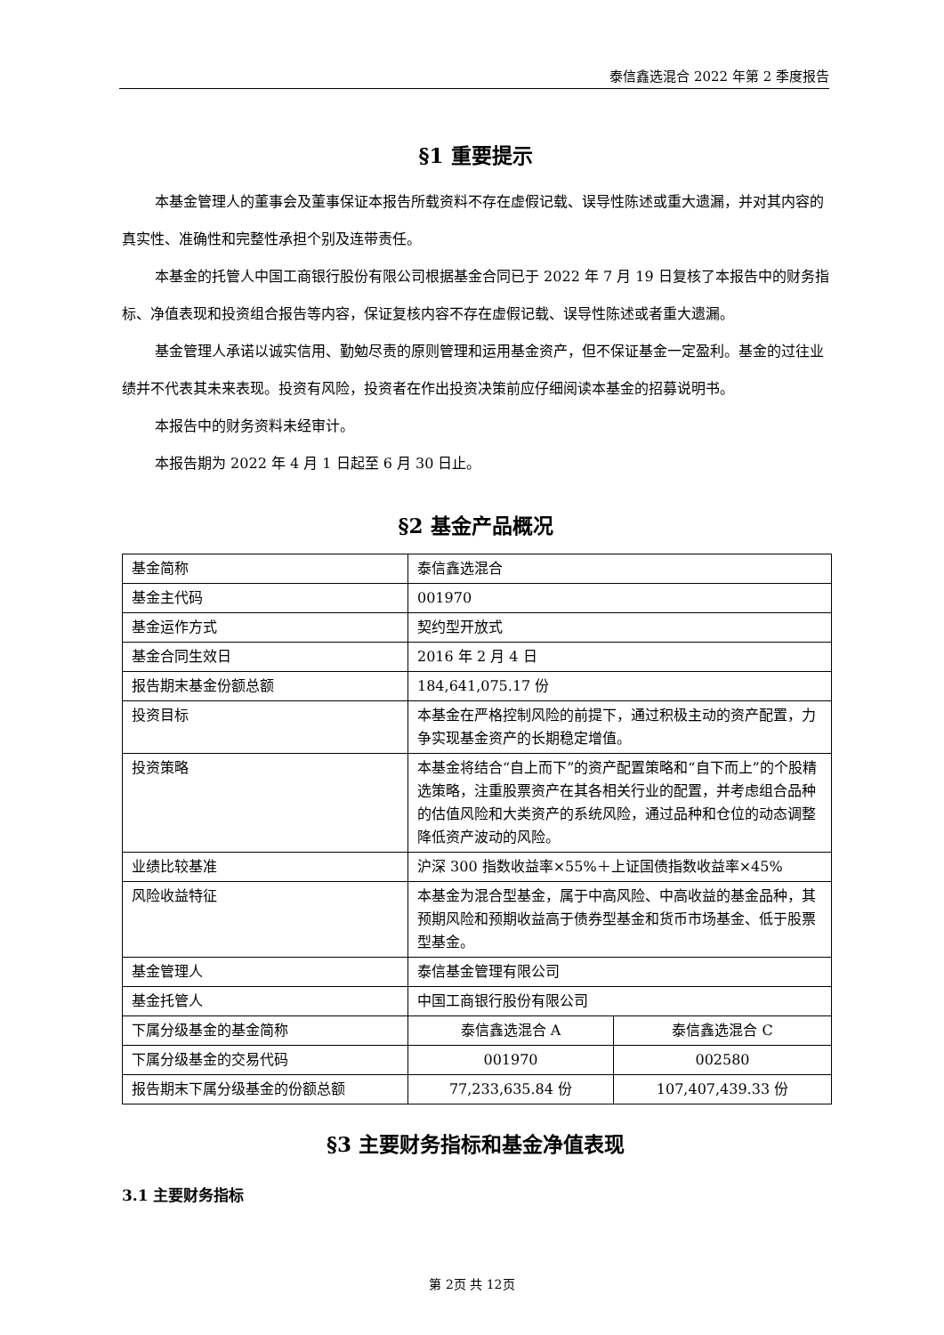泰信鑫选混合 2022 年第 2 季度报告
§1 重要提示
本基金管理人的董事会及董事保证本报告所载资料不存在虚假记载、误导性陈述或重大遗漏，并对其内容的真实性、准确性和完整性承担个别及连带责任。
本基金的托管人中国工商银行股份有限公司根据基金合同已于 2022 年 7 月 19 日复核了本报告中的财务指标、净值表现和投资组合报告等内容，保证复核内容不存在虚假记载、误导性陈述或者重大遗漏。
基金管理人承诺以诚实信用、勤勉尽责的原则管理和运用基金资产，但不保证基金一定盈利。基金的过往业绩并不代表其未来表现。投资有风险，投资者在作出投资决策前应仔细阅读本基金的招募说明书。
本报告中的财务资料未经审计。
本报告期为 2022 年 4 月 1 日起至 6 月 30 日止。
§2 基金产品概况
| 基金简称 | 泰信鑫选混合 | |
| 基金主代码 | 001970 | |
| 基金运作方式 | 契约型开放式 | |
| 基金合同生效日 | 2016 年 2 月 4 日 | |
| 报告期末基金份额总额 | 184,641,075.17 份 | |
| 投资目标 | 本基金在严格控制风险的前提下，通过积极主动的资产配置，力争实现基金资产的长期稳定增值。 | |
| 投资策略 | 本基金将结合“自上而下”的资产配置策略和“自下而上”的个股精选策略，注重股票资产在其各相关行业的配置，并考虑组合品种的估值风险和大类资产的系统风险，通过品种和仓位的动态调整降低资产波动的风险。 | |
| 业绩比较基准 | 沪深 300 指数收益率×55%＋上证国债指数收益率×45% | |
| 风险收益特征 | 本基金为混合型基金，属于中高风险、中高收益的基金品种，其预期风险和预期收益高于债券型基金和货币市场基金、低于股票型基金。 | |
| 基金管理人 | 泰信基金管理有限公司 | |
| 基金托管人 | 中国工商银行股份有限公司 | |
| 下属分级基金的基金简称 | 泰信鑫选混合 A | 泰信鑫选混合 C |
| 下属分级基金的交易代码 | 001970 | 002580 |
| 报告期末下属分级基金的份额总额 | 77,233,635.84 份 | 107,407,439.33 份 |
§3 主要财务指标和基金净值表现
3.1 主要财务指标
第 2页 共 12页